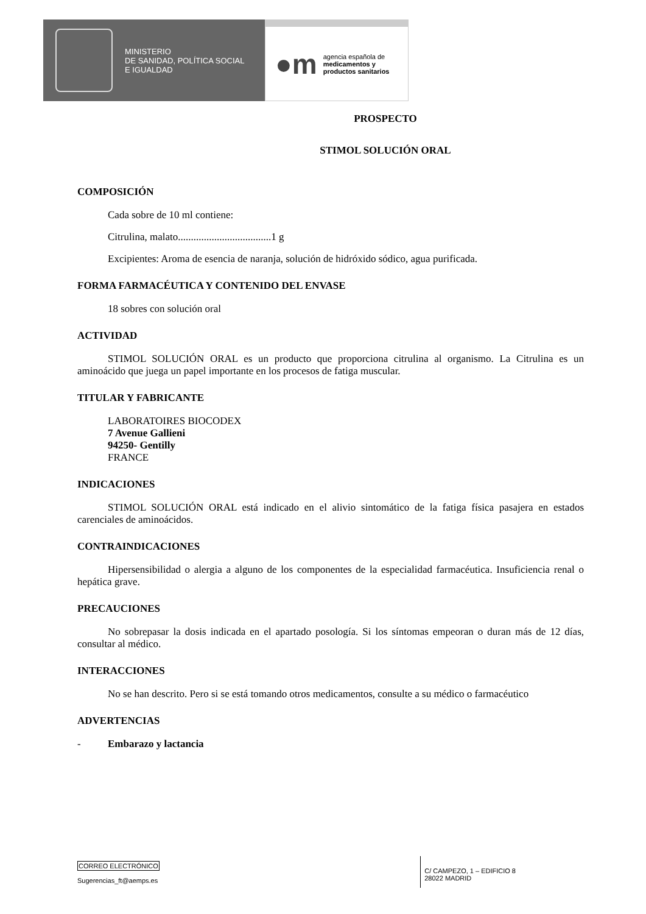MINISTERIO
DE SANIDAD, POLÍTICA SOCIAL
E IGUALDAD
●m
agencia española de
medicamentos y
productos sanitarios
PROSPECTO
STIMOL SOLUCIÓN ORAL
COMPOSICIÓN
Cada sobre de 10 ml contiene:
Citrulina, malato....................................1 g
Excipientes: Aroma de esencia de naranja, solución de hidróxido sódico, agua purificada.
FORMA FARMACÉUTICA Y CONTENIDO DEL ENVASE
18 sobres con solución oral
ACTIVIDAD
STIMOL SOLUCIÓN ORAL es un producto que proporciona citrulina al organismo. La Citrulina es un aminoácido que juega un papel importante en los procesos de fatiga muscular.
TITULAR Y FABRICANTE
LABORATOIRES BIOCODEX
7 Avenue Gallieni
94250- Gentilly
FRANCE
INDICACIONES
STIMOL SOLUCIÓN ORAL está indicado en el alivio sintomático de la fatiga física pasajera en estados carenciales de aminoácidos.
CONTRAINDICACIONES
Hipersensibilidad o alergia a alguno de los componentes de la especialidad farmacéutica. Insuficiencia renal o hepática grave.
PRECAUCIONES
No sobrepasar la dosis indicada en el apartado posología. Si los síntomas empeoran o duran más de 12 días, consultar al médico.
INTERACCIONES
No se han descrito. Pero si se está tomando otros medicamentos, consulte a su médico o farmacéutico
ADVERTENCIAS
- Embarazo y lactancia
CORREO ELECTRÓNICO
Sugerencias_ft@aemps.es
C/ CAMPEZO, 1 – EDIFICIO 8
28022 MADRID